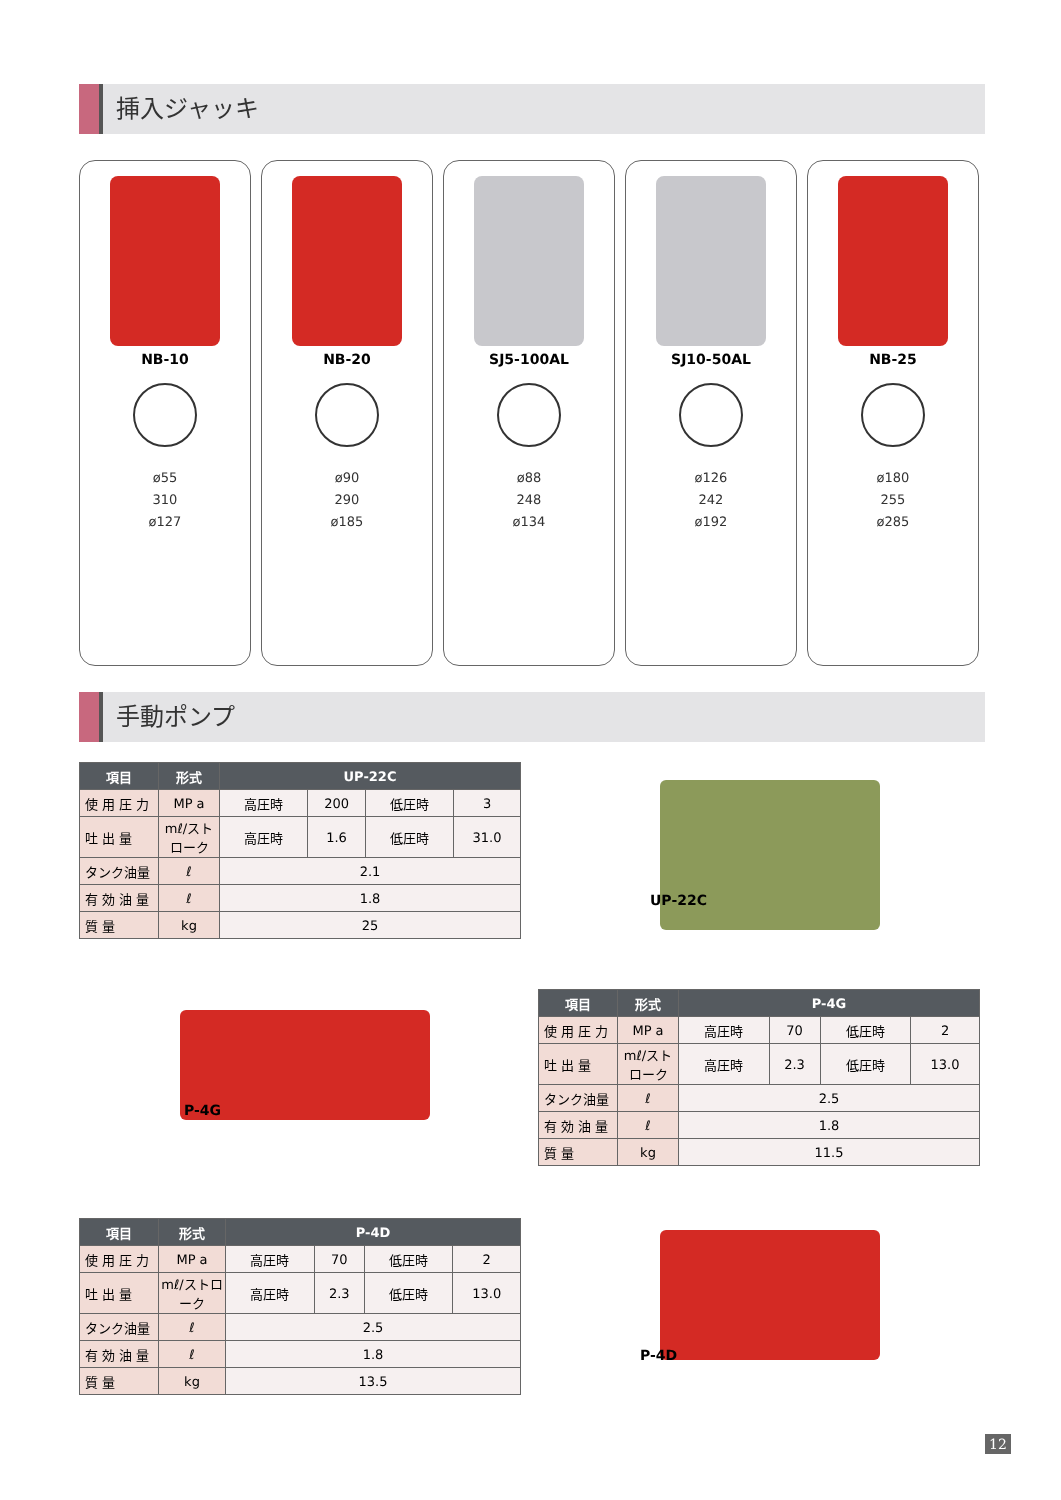挿入ジャッキ
NB-10
ø55
310
ø127
NB-20
ø90
290
ø185
SJ5-100AL
ø88
248
ø134
SJ10-50AL
ø126
242
ø192
NB-25
ø180
255
ø285
手動ポンプ
| 項目 | 形式 | UP-22C | | | |
| --- | --- | --- | --- | --- | --- |
| 使 用 圧 力 | MP a | 高圧時 | 200 | 低圧時 | 3 |
| 吐 出 量 | mℓ/ストローク | 高圧時 | 1.6 | 低圧時 | 31.0 |
| タンク油量 | ℓ | 2.1 | | | |
| 有 効 油 量 | ℓ | 1.8 | | | |
| 質 量 | kg | 25 | | | |
UP-22C
P-4G
| 項目 | 形式 | P-4G | | | |
| --- | --- | --- | --- | --- | --- |
| 使 用 圧 力 | MP a | 高圧時 | 70 | 低圧時 | 2 |
| 吐 出 量 | mℓ/ストローク | 高圧時 | 2.3 | 低圧時 | 13.0 |
| タンク油量 | ℓ | 2.5 | | | |
| 有 効 油 量 | ℓ | 1.8 | | | |
| 質 量 | kg | 11.5 | | | |
| 項目 | 形式 | P-4D | | | |
| --- | --- | --- | --- | --- | --- |
| 使 用 圧 力 | MP a | 高圧時 | 70 | 低圧時 | 2 |
| 吐 出 量 | mℓ/ストローク | 高圧時 | 2.3 | 低圧時 | 13.0 |
| タンク油量 | ℓ | 2.5 | | | |
| 有 効 油 量 | ℓ | 1.8 | | | |
| 質 量 | kg | 13.5 | | | |
P-4D
12